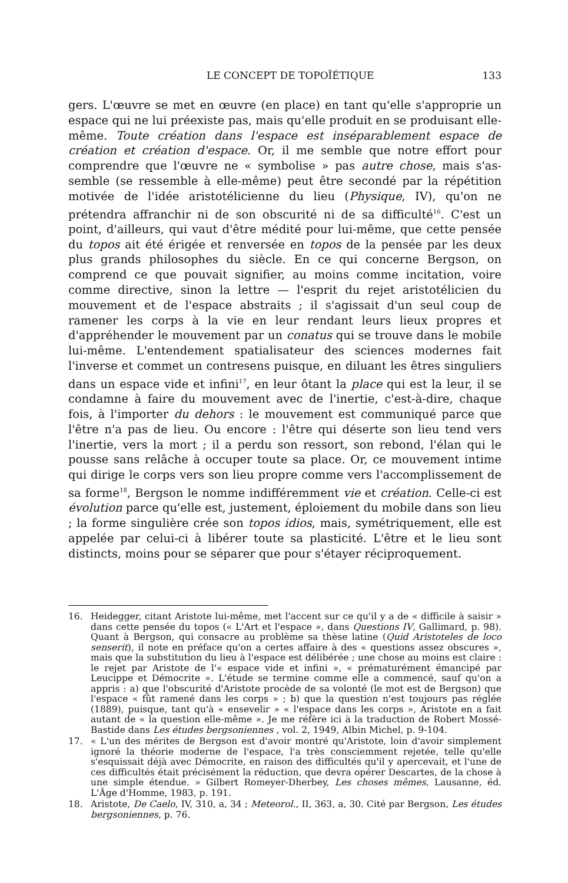LE CONCEPT DE TOPOÏÉTIQUE 133
gers. L'œuvre se met en œuvre (en place) en tant qu'elle s'approprie un espace qui ne lui préexiste pas, mais qu'elle produit en se produisant elle-même. Toute création dans l'espace est inséparablement espace de création et création d'espace. Or, il me semble que notre effort pour comprendre que l'œuvre ne « symbolise » pas autre chose, mais s'as-semble (se ressemble à elle-même) peut être secondé par la répétition motivée de l'idée aristotélicienne du lieu (Physique, IV), qu'on ne prétendra affranchir ni de son obscurité ni de sa difficulté<sup>16</sup>. C'est un point, d'ailleurs, qui vaut d'être médité pour lui-même, que cette pensée du topos ait été érigée et renversée en topos de la pensée par les deux plus grands philosophes du siècle. En ce qui concerne Bergson, on comprend ce que pouvait signifier, au moins comme incitation, voire comme directive, sinon la lettre — l'esprit du rejet aristotélicien du mouvement et de l'espace abstraits ; il s'agissait d'un seul coup de ramener les corps à la vie en leur rendant leurs lieux propres et d'appréhender le mouvement par un conatus qui se trouve dans le mobile lui-même. L'entendement spatialisateur des sciences modernes fait l'inverse et commet un contresens puisque, en diluant les êtres singuliers dans un espace vide et infini<sup>17</sup>, en leur ôtant la place qui est la leur, il se condamne à faire du mouvement avec de l'inertie, c'est-à-dire, chaque fois, à l'importer du dehors : le mouvement est communiqué parce que l'être n'a pas de lieu. Ou encore : l'être qui déserte son lieu tend vers l'inertie, vers la mort ; il a perdu son ressort, son rebond, l'élan qui le pousse sans relâche à occuper toute sa place. Or, ce mouvement intime qui dirige le corps vers son lieu propre comme vers l'accomplissement de sa forme<sup>18</sup>, Bergson le nomme indifféremment vie et création. Celle-ci est évolution parce qu'elle est, justement, éploiement du mobile dans son lieu ; la forme singulière crée son topos idios, mais, symétriquement, elle est appelée par celui-ci à libérer toute sa plasticité. L'être et le lieu sont distincts, moins pour se séparer que pour s'étayer réciproquement.
16. Heidegger, citant Aristote lui-même, met l'accent sur ce qu'il y a de « difficile à saisir » dans cette pensée du topos (« L'Art et l'espace », dans Questions IV, Gallimard, p. 98). Quant à Bergson, qui consacre au problème sa thèse latine (Quid Aristoteles de loco senserit), il note en préface qu'on a certes affaire à des « questions assez obscures », mais que la substitution du lieu à l'espace est délibérée ; une chose au moins est claire : le rejet par Aristote de l'« espace vide et infini », « prématurément émancipé par Leucippe et Démocrite ». L'étude se termine comme elle a commencé, sauf qu'on a appris : a) que l'obscurité d'Aristote procède de sa volonté (le mot est de Bergson) que l'espace « fût ramené dans les corps » ; b) que la question n'est toujours pas réglée (1889), puisque, tant qu'à « ensevelir » « l'espace dans les corps », Aristote en a fait autant de « la question elle-même ». Je me réfère ici à la traduction de Robert Mossé-Bastide dans Les études bergsoniennes , vol. 2, 1949, Albin Michel, p. 9-104.
17. « L'un des mérites de Bergson est d'avoir montré qu'Aristote, loin d'avoir simplement ignoré la théorie moderne de l'espace, l'a très consciemment rejetée, telle qu'elle s'esquissait déjà avec Démocrite, en raison des difficultés qu'il y apercevait, et l'une de ces difficultés était précisément la réduction, que devra opérer Descartes, de la chose à une simple étendue. » Gilbert Romeyer-Dherbey, Les choses mêmes, Lausanne, éd. L'Âge d'Homme, 1983, p. 191.
18. Aristote, De Caelo, IV, 310, a, 34 ; Meteorol., II, 363, a, 30. Cité par Bergson, Les études bergsoniennes, p. 76.